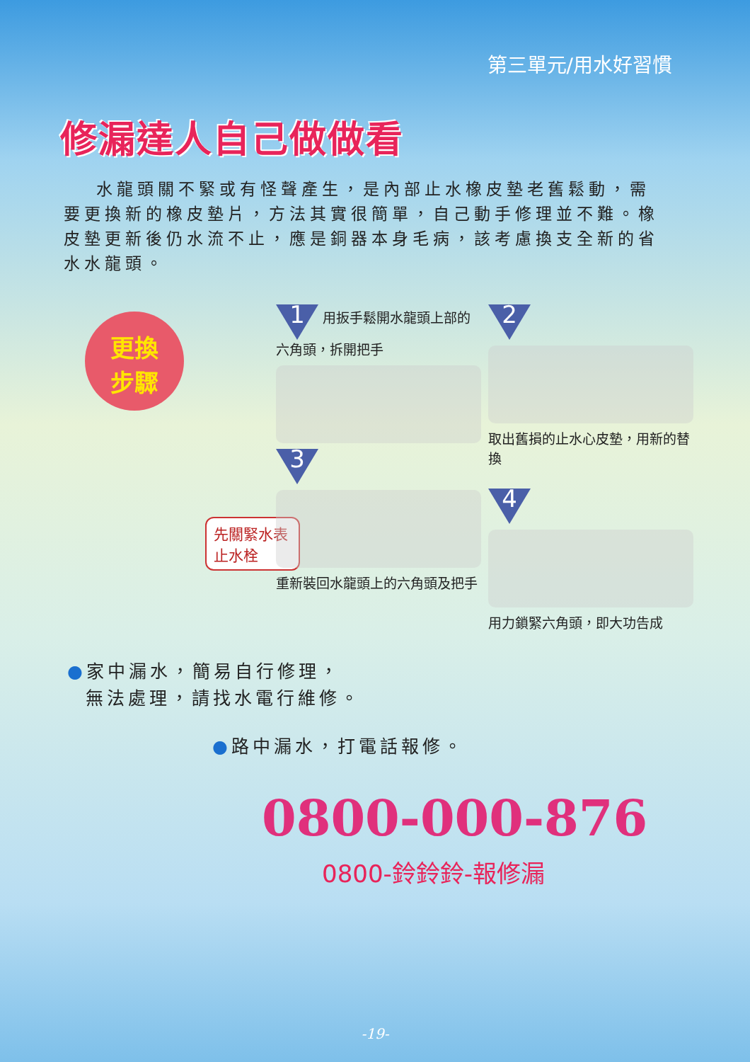第三單元/用水好習慣
修漏達人自己做做看
水龍頭關不緊或有怪聲產生，是內部止水橡皮墊老舊鬆動，需要更換新的橡皮墊片，方法其實很簡單，自己動手修理並不難。橡皮墊更新後仍水流不止，應是銅器本身毛病，該考慮換支全新的省水水龍頭。
更換
步驟
先關緊水表止水栓
1 用扳手鬆開水龍頭上部的六角頭，拆開把手
3
重新裝回水龍頭上的六角頭及把手
2
取出舊損的止水心皮墊，用新的替換
4
用力鎖緊六角頭，即大功告成
●家中漏水，簡易自行修理，
無法處理，請找水電行維修。
●路中漏水，打電話報修。
0800-000-876
0800-鈴鈴鈴-報修漏
-19-